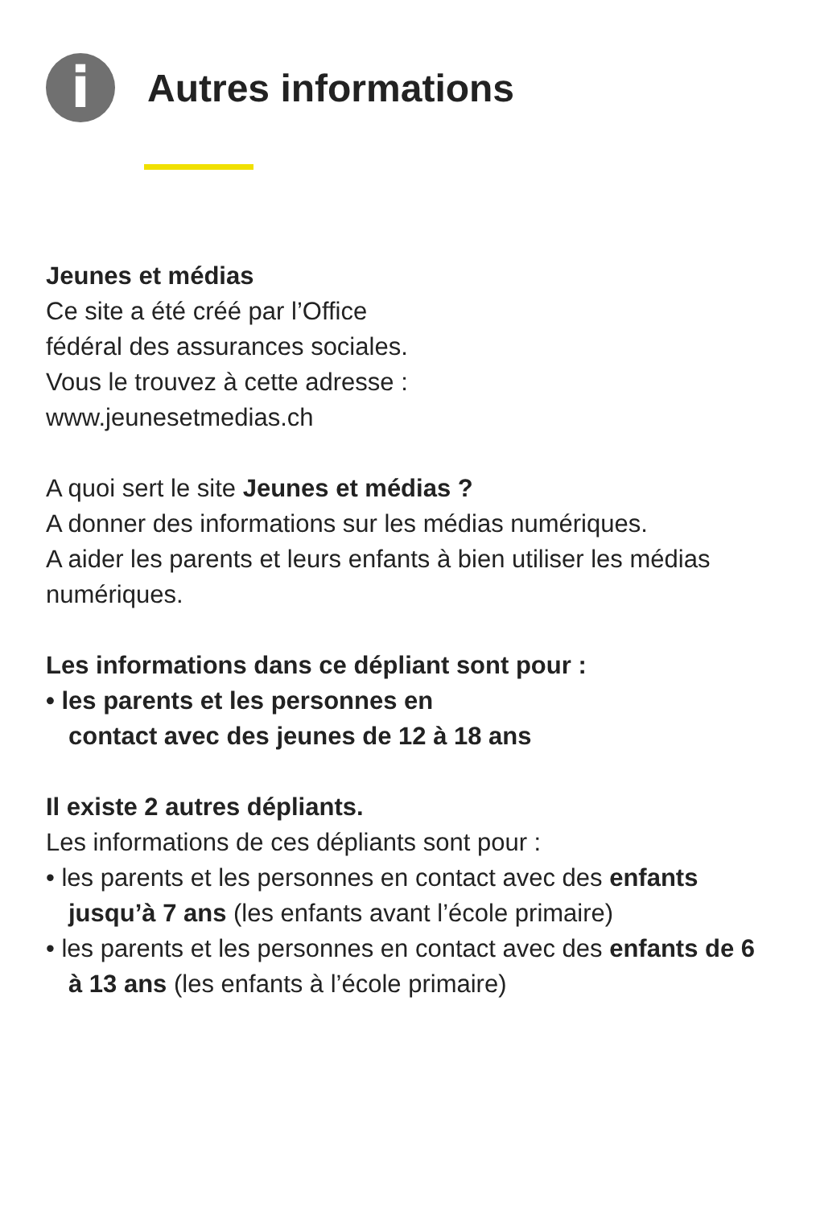i
Autres informations
Jeunes et médias
Ce site a été créé par l’Office
fédéral des assurances sociales.
Vous le trouvez à cette adresse :
www.jeunesetmedias.ch
A quoi sert le site Jeunes et médias ?
A donner des informations sur les médias numériques.
A aider les parents et leurs enfants à bien utiliser les médias numériques.
Les informations dans ce dépliant sont pour :
• les parents et les personnes en
contact avec des jeunes de 12 à 18 ans
Il existe 2 autres dépliants.
Les informations de ces dépliants sont pour :
• les parents et les personnes en contact avec des enfants jusqu’à 7 ans (les enfants avant l’école primaire)
• les parents et les personnes en contact avec des enfants de 6 à 13 ans (les enfants à l’école primaire)